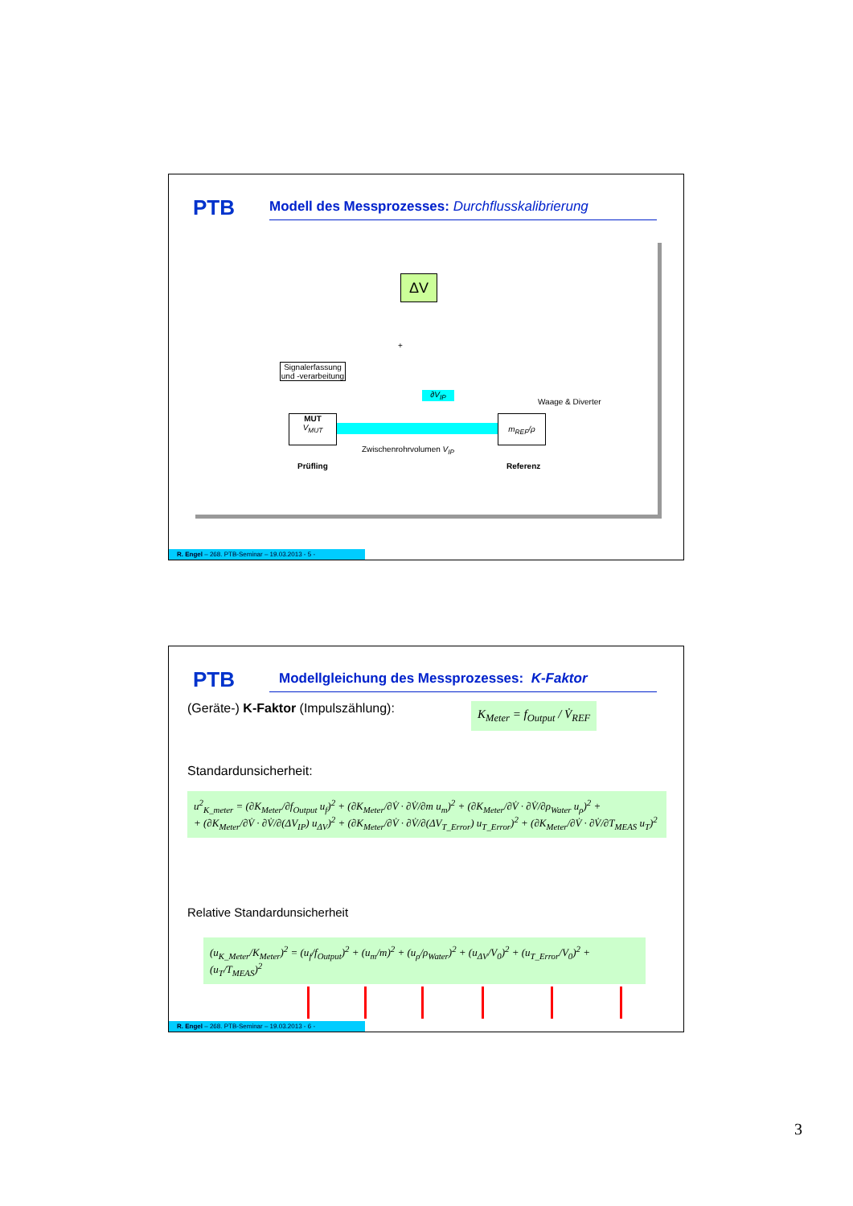PTB
Modell des Messprozesses: Durchflusskalibrierung
ΔV
+
Signalerfassung und -verarbeitung
∂V<sub>IP</sub>
Waage & Diverter
MUT
V<sub>MUT</sub>
m<sub>REF</sub>/ρ
Zwischenrohrvolumen V<sub>IP</sub>
Prüfling Referenz
R. Engel – 268. PTB-Seminar – 19.03.2013 - 5 -
PTB Modellgleichung des Messprozesses: K-Faktor
(Geräte-) K-Faktor (Impulszählung):
K<sub>Meter</sub> = f<sub>Output</sub> / V̇<sub>REF</sub>
Standardunsicherheit:
u<sup>2</sup><sub>K_meter</sub> = (∂K<sub>Meter</sub>/∂f<sub>Output</sub> u<sub>f</sub>)<sup>2</sup> + (∂K<sub>Meter</sub>/∂V̇ · ∂V̇/∂m u<sub>m</sub>)<sup>2</sup> + (∂K<sub>Meter</sub>/∂V̇ · ∂V̇/∂ρ<sub>Water</sub> u<sub>ρ</sub>)<sup>2</sup> +
+ (∂K<sub>Meter</sub>/∂V̇ · ∂V̇/∂(ΔV<sub>IP</sub>) u<sub>ΔV</sub>)<sup>2</sup> + (∂K<sub>Meter</sub>/∂V̇ · ∂V̇/∂(ΔV<sub>T_Error</sub>) u<sub>T_Error</sub>)<sup>2</sup> + (∂K<sub>Meter</sub>/∂V̇ · ∂V̇/∂T<sub>MEAS</sub> u<sub>T</sub>)<sup>2</sup>
Relative Standardunsicherheit
(u<sub>K_Meter</sub>/K<sub>Meter</sub>)<sup>2</sup> = (u<sub>f</sub>/f<sub>Output</sub>)<sup>2</sup> + (u<sub>m</sub>/m)<sup>2</sup> + (u<sub>ρ</sub>/ρ<sub>Water</sub>)<sup>2</sup> + (u<sub>ΔV</sub>/V<sub>0</sub>)<sup>2</sup> + (u<sub>T_Error</sub>/V<sub>0</sub>)<sup>2</sup> + (u<sub>T</sub>/T<sub>MEAS</sub>)<sup>2</sup>
R. Engel – 268. PTB-Seminar – 19.03.2013 - 6 -
3